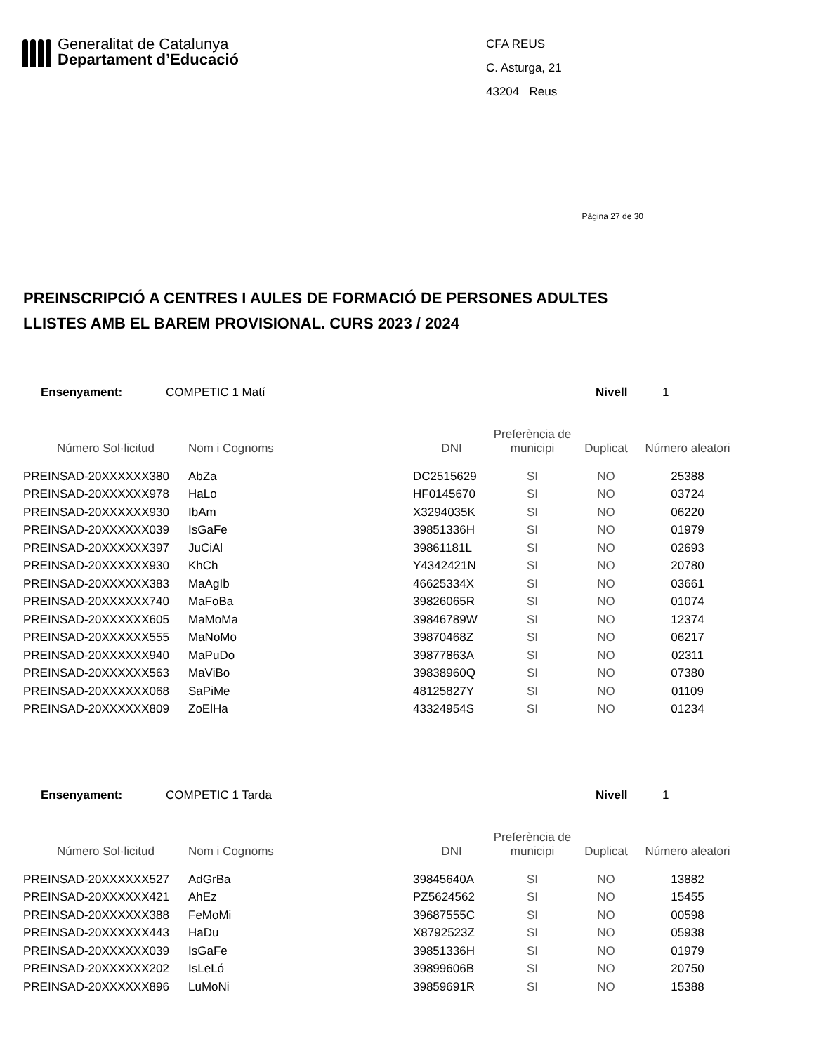Generalitat de Catalunya
Departament d’Educació
CFA REUS
C. Asturga, 21
43204 Reus
Pàgina 27 de 30
PREINSCRIPCIÓ A CENTRES I AULES DE FORMACIÓ DE PERSONES ADULTES
LLISTES AMB EL BAREM PROVISIONAL. CURS 2023 / 2024
Ensenyament: COMPETIC 1 Matí Nivell 1
| Número Sol·licitud | Nom i Cognoms | DNI | Preferència de municipi | Duplicat | Número aleatori |
| --- | --- | --- | --- | --- | --- |
| PREINSAD-20XXXXXX380 | AbZa | DC2515629 | SI | NO | 25388 |
| PREINSAD-20XXXXXX978 | HaLo | HF0145670 | SI | NO | 03724 |
| PREINSAD-20XXXXXX930 | IbAm | X3294035K | SI | NO | 06220 |
| PREINSAD-20XXXXXX039 | IsGaFe | 39851336H | SI | NO | 01979 |
| PREINSAD-20XXXXXX397 | JuCiAl | 39861181L | SI | NO | 02693 |
| PREINSAD-20XXXXXX930 | KhCh | Y4342421N | SI | NO | 20780 |
| PREINSAD-20XXXXXX383 | MaAgIb | 46625334X | SI | NO | 03661 |
| PREINSAD-20XXXXXX740 | MaFoBa | 39826065R | SI | NO | 01074 |
| PREINSAD-20XXXXXX605 | MaMoMa | 39846789W | SI | NO | 12374 |
| PREINSAD-20XXXXXX555 | MaNoMo | 39870468Z | SI | NO | 06217 |
| PREINSAD-20XXXXXX940 | MaPuDo | 39877863A | SI | NO | 02311 |
| PREINSAD-20XXXXXX563 | MaViBo | 39838960Q | SI | NO | 07380 |
| PREINSAD-20XXXXXX068 | SaPiMe | 48125827Y | SI | NO | 01109 |
| PREINSAD-20XXXXXX809 | ZoElHa | 43324954S | SI | NO | 01234 |
Ensenyament: COMPETIC 1 Tarda Nivell 1
| Número Sol·licitud | Nom i Cognoms | DNI | Preferència de municipi | Duplicat | Número aleatori |
| --- | --- | --- | --- | --- | --- |
| PREINSAD-20XXXXXX527 | AdGrBa | 39845640A | SI | NO | 13882 |
| PREINSAD-20XXXXXX421 | AhEz | PZ5624562 | SI | NO | 15455 |
| PREINSAD-20XXXXXX388 | FeMoMi | 39687555C | SI | NO | 00598 |
| PREINSAD-20XXXXXX443 | HaDu | X8792523Z | SI | NO | 05938 |
| PREINSAD-20XXXXXX039 | IsGaFe | 39851336H | SI | NO | 01979 |
| PREINSAD-20XXXXXX202 | IsLeLó | 39899606B | SI | NO | 20750 |
| PREINSAD-20XXXXXX896 | LuMoNi | 39859691R | SI | NO | 15388 |